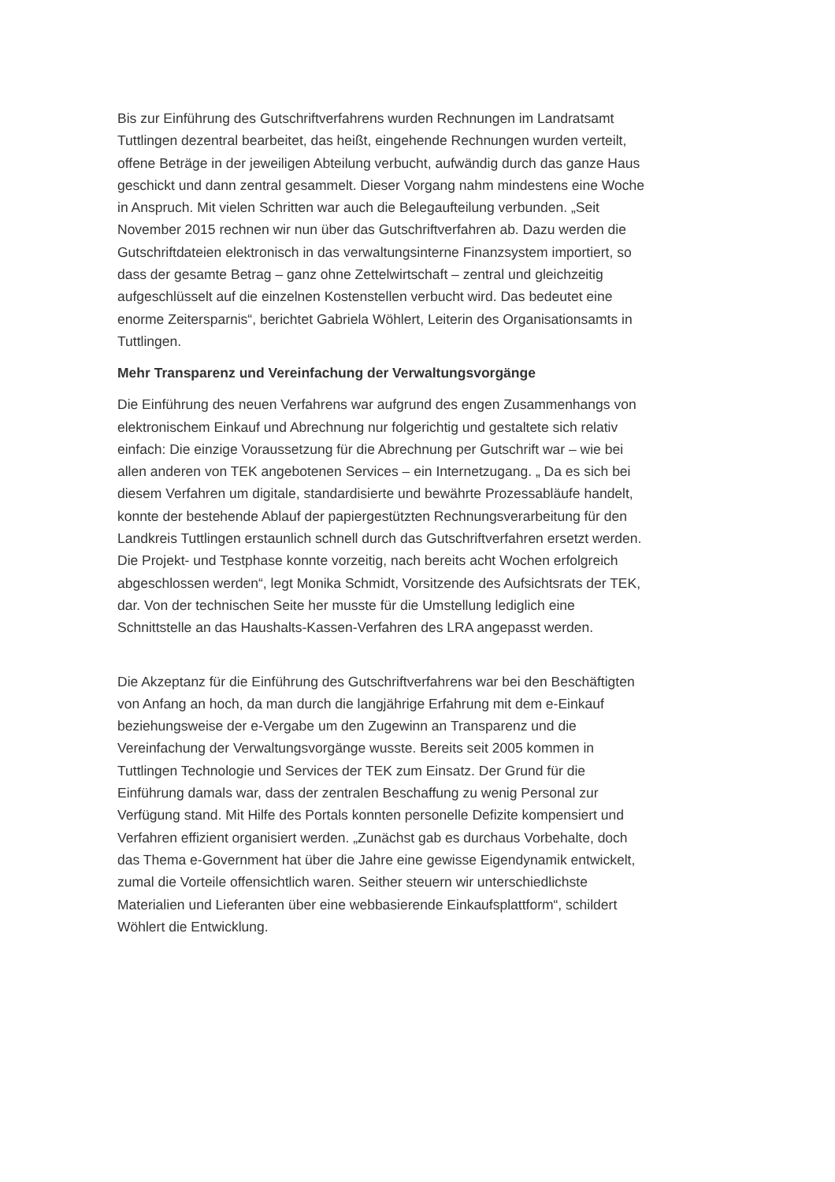Bis zur Einführung des Gutschriftverfahrens wurden Rechnungen im Landratsamt Tuttlingen dezentral bearbeitet, das heißt, eingehende Rechnungen wurden verteilt, offene Beträge in der jeweiligen Abteilung verbucht, aufwändig durch das ganze Haus geschickt und dann zentral gesammelt. Dieser Vorgang nahm mindestens eine Woche in Anspruch. Mit vielen Schritten war auch die Belegaufteilung verbunden. „Seit November 2015 rechnen wir nun über das Gutschriftverfahren ab. Dazu werden die Gutschriftdateien elektronisch in das verwaltungsinterne Finanzsystem importiert, so dass der gesamte Betrag – ganz ohne Zettelwirtschaft – zentral und gleichzeitig aufgeschlüsselt auf die einzelnen Kostenstellen verbucht wird. Das bedeutet eine enorme Zeitersparnis“, berichtet Gabriela Wöhlert, Leiterin des Organisationsamts in Tuttlingen.
Mehr Transparenz und Vereinfachung der Verwaltungsvorgänge
Die Einführung des neuen Verfahrens war aufgrund des engen Zusammenhangs von elektronischem Einkauf und Abrechnung nur folgerichtig und gestaltete sich relativ einfach: Die einzige Voraussetzung für die Abrechnung per Gutschrift war – wie bei allen anderen von TEK angebotenen Services – ein Internetzugang. „ Da es sich bei diesem Verfahren um digitale, standardisierte und bewährte Prozessabläufe handelt, konnte der bestehende Ablauf der papiergestützten Rechnungsverarbeitung für den Landkreis Tuttlingen erstaunlich schnell durch das Gutschriftverfahren ersetzt werden. Die Projekt- und Testphase konnte vorzeitig, nach bereits acht Wochen erfolgreich abgeschlossen werden“, legt Monika Schmidt, Vorsitzende des Aufsichtsrats der TEK, dar. Von der technischen Seite her musste für die Umstellung lediglich eine Schnittstelle an das Haushalts-Kassen-Verfahren des LRA angepasst werden.
Die Akzeptanz für die Einführung des Gutschriftverfahrens war bei den Beschäftigten von Anfang an hoch, da man durch die langjährige Erfahrung mit dem e-Einkauf beziehungsweise der e-Vergabe um den Zugewinn an Transparenz und die Vereinfachung der Verwaltungsvorgänge wusste. Bereits seit 2005 kommen in Tuttlingen Technologie und Services der TEK zum Einsatz. Der Grund für die Einführung damals war, dass der zentralen Beschaffung zu wenig Personal zur Verfügung stand. Mit Hilfe des Portals konnten personelle Defizite kompensiert und Verfahren effizient organisiert werden. „Zunächst gab es durchaus Vorbehalte, doch das Thema e-Government hat über die Jahre eine gewisse Eigendynamik entwickelt, zumal die Vorteile offensichtlich waren. Seither steuern wir unterschiedlichste Materialien und Lieferanten über eine webbasierende Einkaufsplattform“, schildert Wöhlert die Entwicklung.